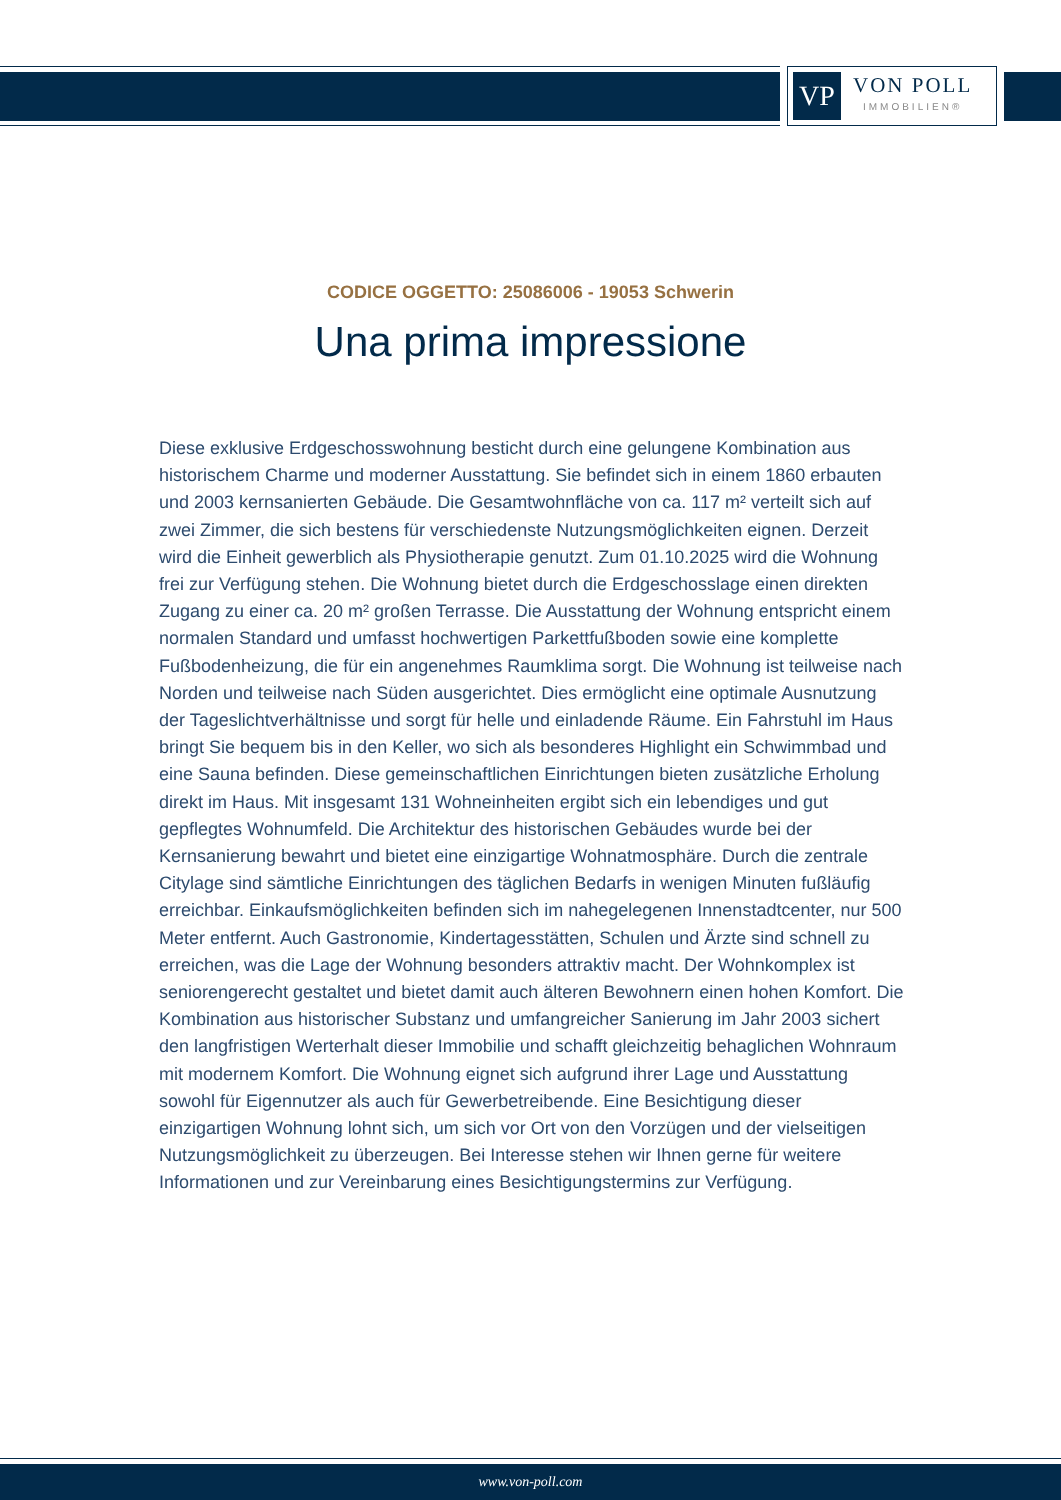VP
VON POLL
IMMOBILIEN®
CODICE OGGETTO: 25086006 - 19053 Schwerin
Una prima impressione
Diese exklusive Erdgeschosswohnung besticht durch eine gelungene Kombination aus historischem Charme und moderner Ausstattung. Sie befindet sich in einem 1860 erbauten und 2003 kernsanierten Gebäude. Die Gesamtwohnfläche von ca. 117 m² verteilt sich auf zwei Zimmer, die sich bestens für verschiedenste Nutzungsmöglichkeiten eignen. Derzeit wird die Einheit gewerblich als Physiotherapie genutzt. Zum 01.10.2025 wird die Wohnung frei zur Verfügung stehen. Die Wohnung bietet durch die Erdgeschosslage einen direkten Zugang zu einer ca. 20 m² großen Terrasse. Die Ausstattung der Wohnung entspricht einem normalen Standard und umfasst hochwertigen Parkettfußboden sowie eine komplette Fußbodenheizung, die für ein angenehmes Raumklima sorgt. Die Wohnung ist teilweise nach Norden und teilweise nach Süden ausgerichtet. Dies ermöglicht eine optimale Ausnutzung der Tageslichtverhältnisse und sorgt für helle und einladende Räume. Ein Fahrstuhl im Haus bringt Sie bequem bis in den Keller, wo sich als besonderes Highlight ein Schwimmbad und eine Sauna befinden. Diese gemeinschaftlichen Einrichtungen bieten zusätzliche Erholung direkt im Haus. Mit insgesamt 131 Wohneinheiten ergibt sich ein lebendiges und gut gepflegtes Wohnumfeld. Die Architektur des historischen Gebäudes wurde bei der Kernsanierung bewahrt und bietet eine einzigartige Wohnatmosphäre. Durch die zentrale Citylage sind sämtliche Einrichtungen des täglichen Bedarfs in wenigen Minuten fußläufig erreichbar. Einkaufsmöglichkeiten befinden sich im nahegelegenen Innenstadtcenter, nur 500 Meter entfernt. Auch Gastronomie, Kindertagesstätten, Schulen und Ärzte sind schnell zu erreichen, was die Lage der Wohnung besonders attraktiv macht. Der Wohnkomplex ist seniorengerecht gestaltet und bietet damit auch älteren Bewohnern einen hohen Komfort. Die Kombination aus historischer Substanz und umfangreicher Sanierung im Jahr 2003 sichert den langfristigen Werterhalt dieser Immobilie und schafft gleichzeitig behaglichen Wohnraum mit modernem Komfort. Die Wohnung eignet sich aufgrund ihrer Lage und Ausstattung sowohl für Eigennutzer als auch für Gewerbetreibende. Eine Besichtigung dieser einzigartigen Wohnung lohnt sich, um sich vor Ort von den Vorzügen und der vielseitigen Nutzungsmöglichkeit zu überzeugen. Bei Interesse stehen wir Ihnen gerne für weitere Informationen und zur Vereinbarung eines Besichtigungstermins zur Verfügung.
www.von-poll.com